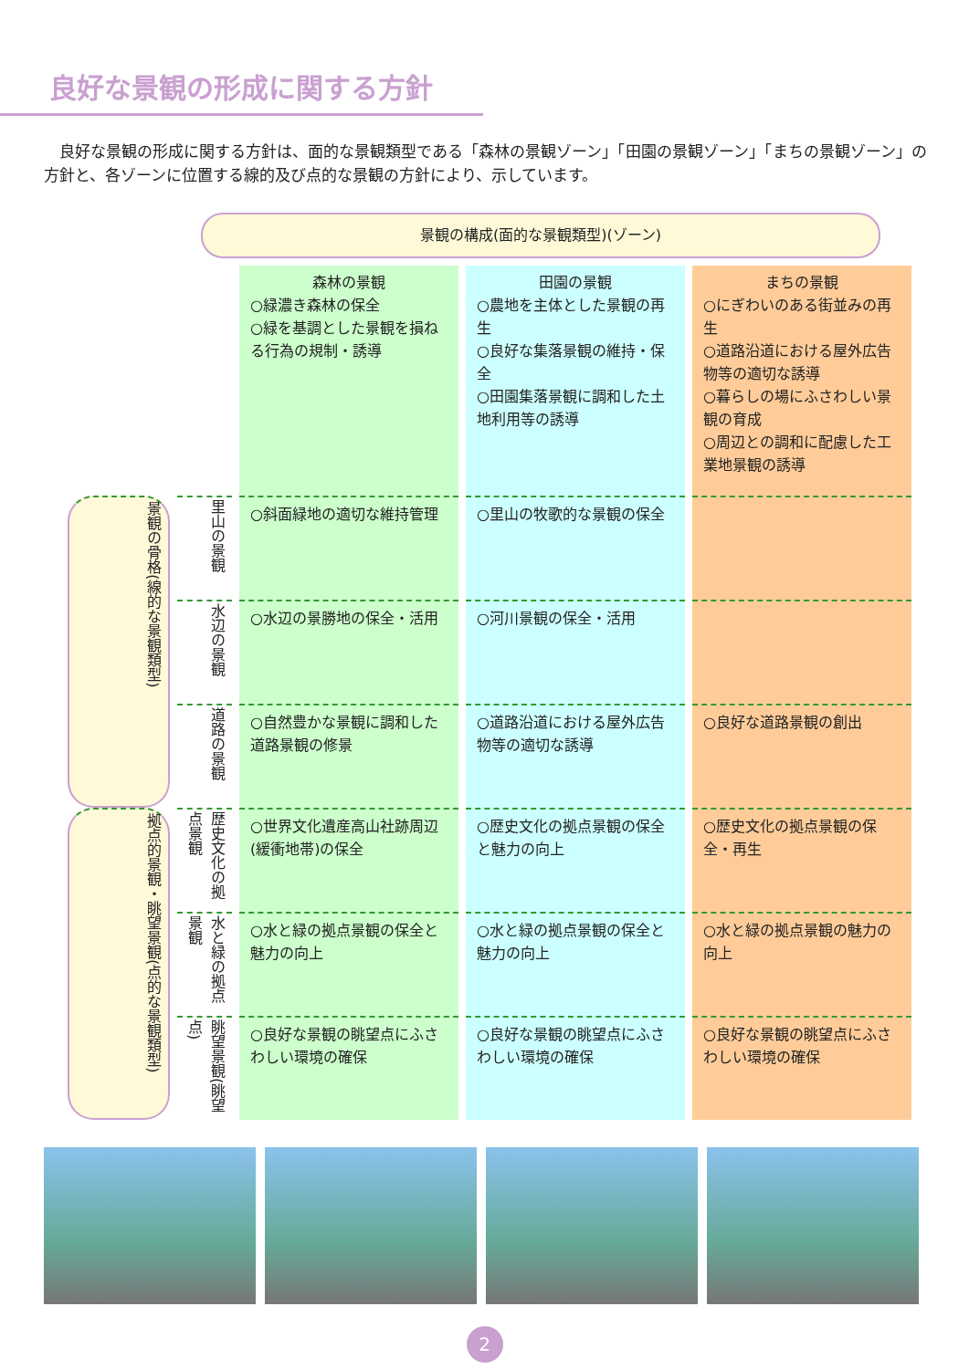良好な景観の形成に関する方針
良好な景観の形成に関する方針は、面的な景観類型である「森林の景観ゾーン」「田園の景観ゾーン」「まちの景観ゾーン」の方針と、各ゾーンに位置する線的及び点的な景観の方針により、示しています。
景観の構成(面的な景観類型)(ゾーン)
| | | 森林の景観 ○緑濃き森林の保全 ○緑を基調とした景観を損ねる行為の規制・誘導 | 田園の景観 ○農地を主体とした景観の再生 ○良好な集落景観の維持・保全 ○田園集落景観に調和した土地利用等の誘導 | まちの景観 ○にぎわいのある街並みの再生 ○道路沿道における屋外広告物等の適切な誘導 ○暮らしの場にふさわしい景観の育成 ○周辺との調和に配慮した工業地景観の誘導 |
| 景観の骨格(線的な景観類型) | 里山の景観 | ○斜面緑地の適切な維持管理 | ○里山の牧歌的な景観の保全 | |
| | 水辺の景観 | ○水辺の景勝地の保全・活用 | ○河川景観の保全・活用 | |
| | 道路の景観 | ○自然豊かな景観に調和した道路景観の修景 | ○道路沿道における屋外広告物等の適切な誘導 | ○良好な道路景観の創出 |
| 拠点的景観・眺望景観(点的な景観類型) | 歴史文化の拠点景観 | ○世界文化遺産高山社跡周辺(緩衝地帯)の保全 | ○歴史文化の拠点景観の保全と魅力の向上 | ○歴史文化の拠点景観の保全・再生 |
| | 水と緑の拠点景観 | ○水と緑の拠点景観の保全と魅力の向上 | ○水と緑の拠点景観の保全と魅力の向上 | ○水と緑の拠点景観の魅力の向上 |
| | 眺望景観(眺望点) | ○良好な景観の眺望点にふさわしい環境の確保 | ○良好な景観の眺望点にふさわしい環境の確保 | ○良好な景観の眺望点にふさわしい環境の確保 |
2